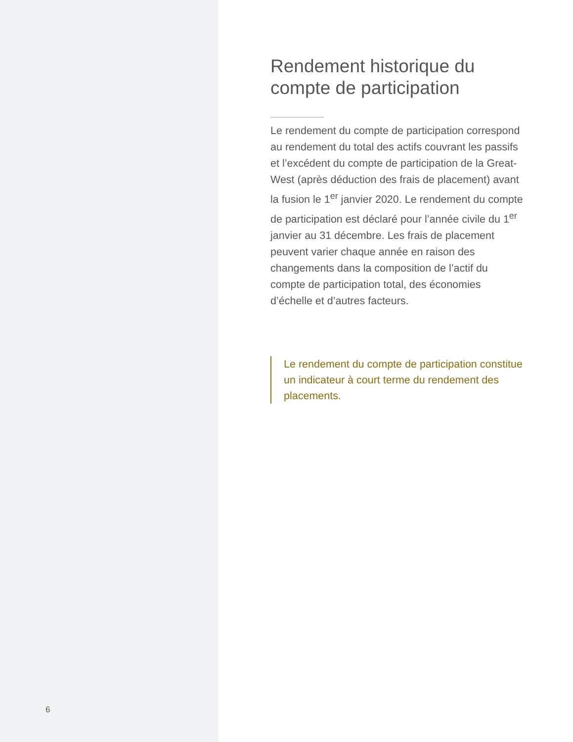6
Rendement historique du compte de participation
Le rendement du compte de participation correspond au rendement du total des actifs couvrant les passifs et l’excédent du compte de participation de la Great-West (après déduction des frais de placement) avant la fusion le 1<sup>er</sup> janvier 2020. Le rendement du compte de participation est déclaré pour l’année civile du 1<sup>er</sup> janvier au 31 décembre. Les frais de placement peuvent varier chaque année en raison des changements dans la composition de l’actif du compte de participation total, des économies d’échelle et d’autres facteurs.
Le rendement du compte de participation constitue un indicateur à court terme du rendement des placements.